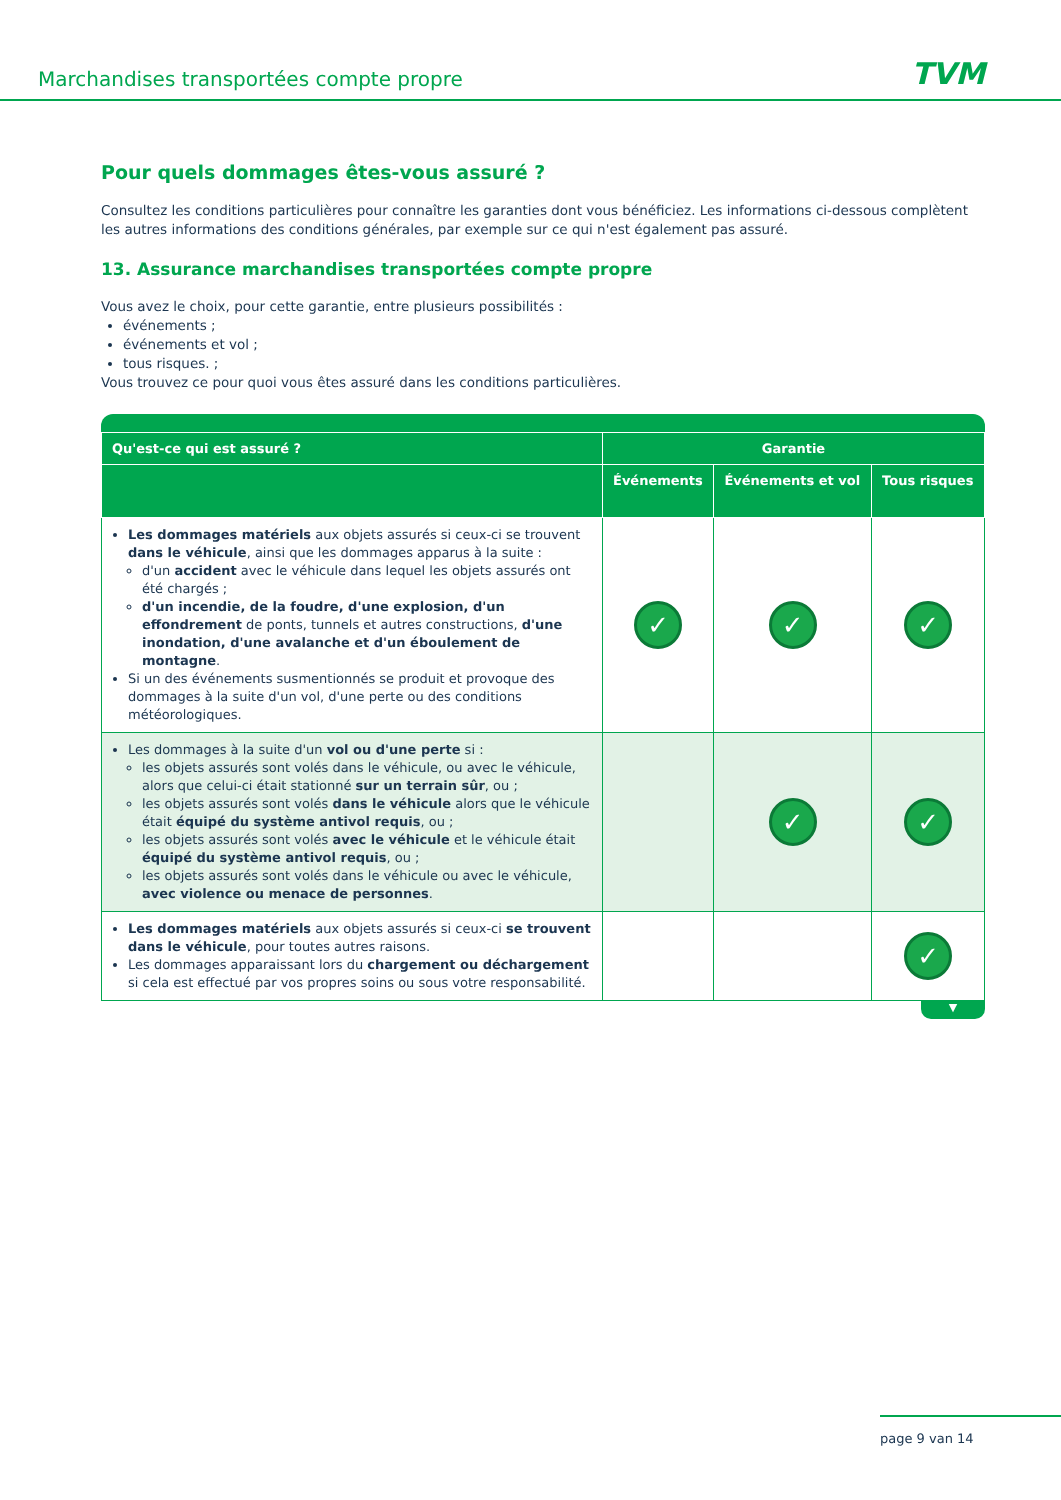Marchandises transportées compte propre TVM
Pour quels dommages êtes-vous assuré ?
Consultez les conditions particulières pour connaître les garanties dont vous bénéficiez. Les informations ci-dessous complètent les autres informations des conditions générales, par exemple sur ce qui n'est également pas assuré.
13. Assurance marchandises transportées compte propre
Vous avez le choix, pour cette garantie, entre plusieurs possibilités :
événements ;
événements et vol ;
tous risques. ;
Vous trouvez ce pour quoi vous êtes assuré dans les conditions particulières.
| Qu'est-ce qui est assuré ? | Garantie | | |
| --- | --- | --- | --- |
| | Événements | Événements et vol | Tous risques |
| Les dommages matériels aux objets assurés si ceux-ci se trouvent dans le véhicule , ainsi que les dommages apparus à la suite : d'un accident avec le véhicule dans lequel les objets assurés ont été chargés ; d'un incendie, de la foudre, d'une explosion, d'un effondrement de ponts, tunnels et autres constructions, d'une inondation, d'une avalanche et d'un éboulement de montagne . Si un des événements susmentionnés se produit et provoque des dommages à la suite d'un vol, d'une perte ou des conditions météorologiques. | ✓ | ✓ | ✓ |
| Les dommages à la suite d'un vol ou d'une perte si : les objets assurés sont volés dans le véhicule, ou avec le véhicule, alors que celui-ci était stationné sur un terrain sûr , ou ; les objets assurés sont volés dans le véhicule alors que le véhicule était équipé du système antivol requis , ou ; les objets assurés sont volés avec le véhicule et le véhicule était équipé du système antivol requis , ou ; les objets assurés sont volés dans le véhicule ou avec le véhicule, avec violence ou menace de personnes . | | ✓ | ✓ |
| Les dommages matériels aux objets assurés si ceux-ci se trouvent dans le véhicule , pour toutes autres raisons. Les dommages apparaissant lors du chargement ou déchargement si cela est effectué par vos propres soins ou sous votre responsabilité. | | | ✓ |
▼
page 9 van 14